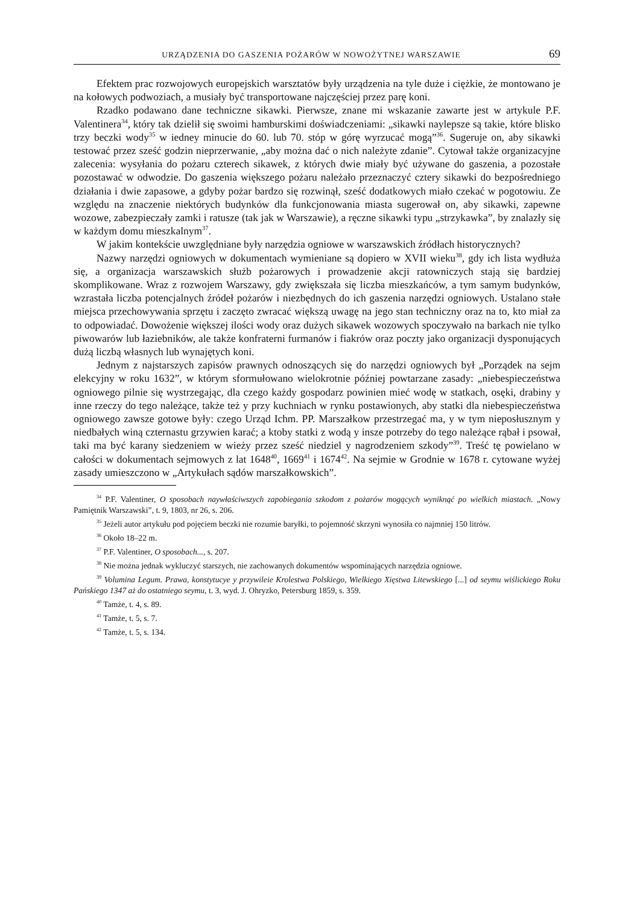URZĄDZENIA DO GASZENIA POŻARÓW W NOWOŻYTNEJ WARSZAWIE 69
Efektem prac rozwojowych europejskich warsztatów były urządzenia na tyle duże i ciężkie, że montowano je na kołowych podwoziach, a musiały być transportowane najczęściej przez parę koni.
Rzadko podawano dane techniczne sikawki. Pierwsze, znane mi wskazanie zawarte jest w artykule P.F. Valentinera<sup>34</sup>, który tak dzielił się swoimi hamburskimi doświadczeniami: „sikawki naylepsze są takie, które blisko trzy beczki wody<sup>35</sup> w iedney minucie do 60. lub 70. stóp w górę wyrzucać mogą”<sup>36</sup>. Sugeruje on, aby sikawki testować przez sześć godzin nieprzerwanie, „aby można dać o nich należyte zdanie”. Cytował także organizacyjne zalecenia: wysyłania do pożaru czterech sikawek, z których dwie miały być używane do gaszenia, a pozostałe pozostawać w odwodzie. Do gaszenia większego pożaru należało przeznaczyć cztery sikawki do bezpośredniego działania i dwie zapasowe, a gdyby pożar bardzo się rozwinął, sześć dodatkowych miało czekać w pogotowiu. Ze względu na znaczenie niektórych budynków dla funkcjonowania miasta sugerował on, aby sikawki, zapewne wozowe, zabezpieczały zamki i ratusze (tak jak w Warszawie), a ręczne sikawki typu „strzykawka”, by znalazły się w każdym domu mieszkalnym<sup>37</sup>.
W jakim kontekście uwzględniane były narzędzia ogniowe w warszawskich źródłach historycznych?
Nazwy narzędzi ogniowych w dokumentach wymieniane są dopiero w XVII wieku<sup>38</sup>, gdy ich lista wydłuża się, a organizacja warszawskich służb pożarowych i prowadzenie akcji ratowniczych stają się bardziej skomplikowane. Wraz z rozwojem Warszawy, gdy zwiększała się liczba mieszkańców, a tym samym budynków, wzrastała liczba potencjalnych źródeł pożarów i niezbędnych do ich gaszenia narzędzi ogniowych. Ustalano stałe miejsca przechowywania sprzętu i zaczęto zwracać większą uwagę na jego stan techniczny oraz na to, kto miał za to odpowiadać. Dowożenie większej ilości wody oraz dużych sikawek wozowych spoczywało na barkach nie tylko piwowarów lub łaziebników, ale także konfraterni furmanów i fiakrów oraz poczty jako organizacji dysponujących dużą liczbą własnych lub wynajętych koni.
Jednym z najstarszych zapisów prawnych odnoszących się do narzędzi ogniowych był „Porządek na sejm elekcyjny w roku 1632”, w którym sformułowano wielokrotnie później powtarzane zasady: „niebespieczeństwa ogniowego pilnie się wystrzegając, dla czego każdy gospodarz powinien mieć wodę w statkach, osęki, drabiny y inne rzeczy do tego należące, także też y przy kuchniach w rynku postawionych, aby statki dla niebespieczeństwa ogniowego zawsze gotowe były: czego Urząd Ichm. PP. Marszałkow przestrzegać ma, y w tym nieposłusznym y niedbałych winą czternastu grzywien karać; a ktoby statki z wodą y insze potrzeby do tego należące rąbał i psował, taki ma być karany siedzeniem w wieży przez sześć niedziel y nagrodzeniem szkody”<sup>39</sup>. Treść tę powielano w całości w dokumentach sejmowych z lat 1648<sup>40</sup>, 1669<sup>41</sup> i 1674<sup>42</sup>. Na sejmie w Grodnie w 1678 r. cytowane wyżej zasady umieszczono w „Artykułach sądów marszałkowskich”.
<sup>34</sup> P.F. Valentiner, O sposobach naywłaściwszych zapobiegania szkodom z pożarów mogących wyniknąć po wielkich miastach. „Nowy Pamiętnik Warszawski”, t. 9, 1803, nr 26, s. 206.
<sup>35</sup> Jeżeli autor artykułu pod pojęciem beczki nie rozumie baryłki, to pojemność skrzyni wynosiła co najmniej 150 litrów.
<sup>36</sup> Około 18–22 m.
<sup>37</sup> P.F. Valentiner, O sposobach..., s. 207.
<sup>38</sup> Nie można jednak wykluczyć starszych, nie zachowanych dokumentów wspominających narzędzia ogniowe.
<sup>39</sup> Volumina Legum. Prawa, konstytucye y przywileie Krolestwa Polskiego, Wielkiego Xięstwa Litewskiego [...] od seymu wiślickiego Roku Pańskiego 1347 aż do ostatniego seymu, t. 3, wyd. J. Ohryzko, Petersburg 1859, s. 359.
<sup>40</sup> Tamże, t. 4, s. 89.
<sup>41</sup> Tamże, t. 5, s. 7.
<sup>42</sup> Tamże, t. 5, s. 134.